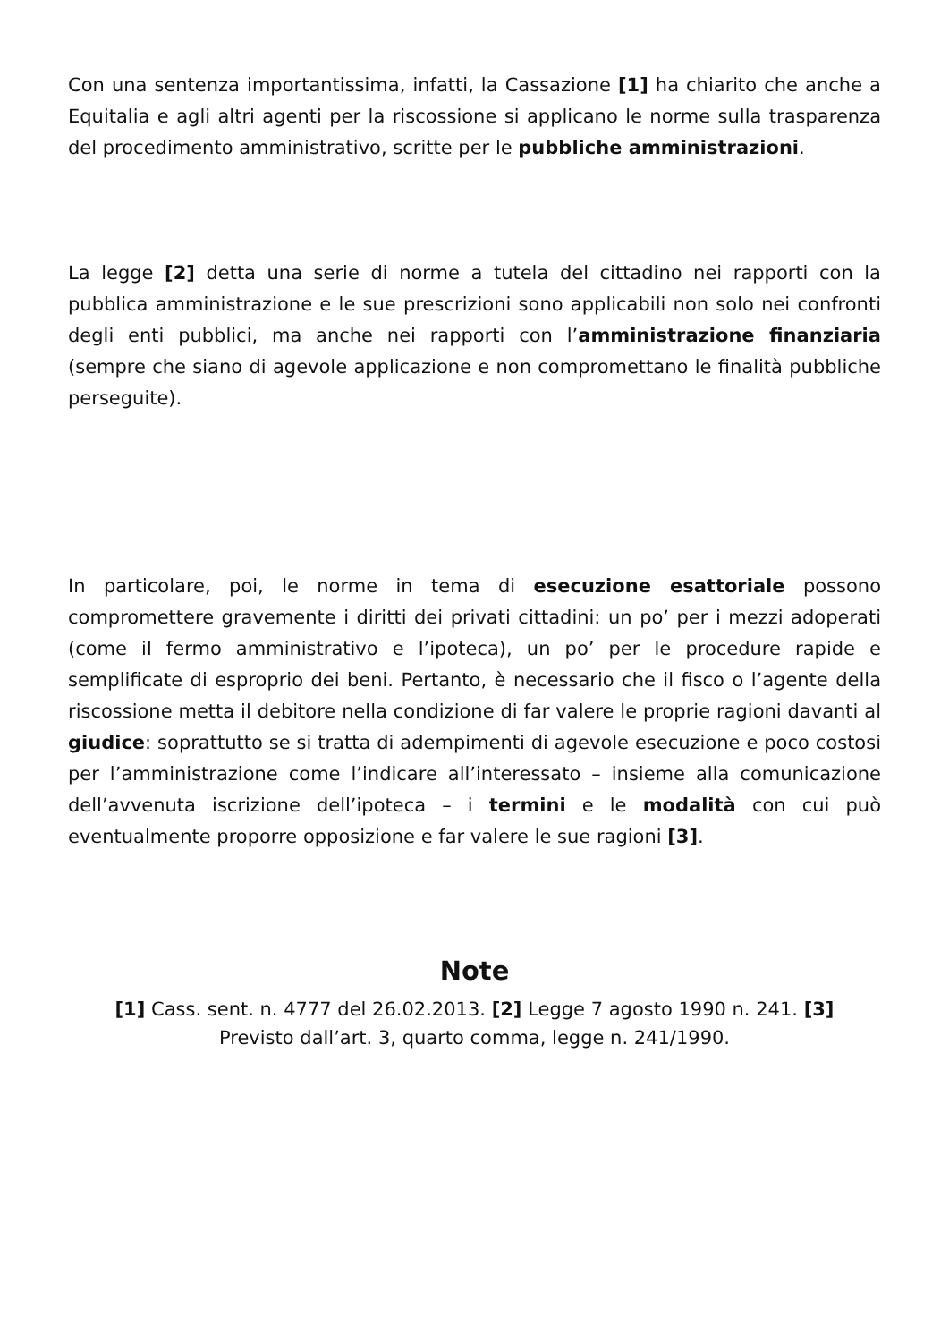Con una sentenza importantissima, infatti, la Cassazione [1] ha chiarito che anche a Equitalia e agli altri agenti per la riscossione si applicano le norme sulla trasparenza del procedimento amministrativo, scritte per le pubbliche amministrazioni.
La legge [2] detta una serie di norme a tutela del cittadino nei rapporti con la pubblica amministrazione e le sue prescrizioni sono applicabili non solo nei confronti degli enti pubblici, ma anche nei rapporti con l’amministrazione finanziaria (sempre che siano di agevole applicazione e non compromettano le finalità pubbliche perseguite).
In particolare, poi, le norme in tema di esecuzione esattoriale possono compromettere gravemente i diritti dei privati cittadini: un po’ per i mezzi adoperati (come il fermo amministrativo e l’ipoteca), un po’ per le procedure rapide e semplificate di esproprio dei beni. Pertanto, è necessario che il fisco o l’agente della riscossione metta il debitore nella condizione di far valere le proprie ragioni davanti al giudice: soprattutto se si tratta di adempimenti di agevole esecuzione e poco costosi per l’amministrazione come l’indicare all’interessato – insieme alla comunicazione dell’avvenuta iscrizione dell’ipoteca – i termini e le modalità con cui può eventualmente proporre opposizione e far valere le sue ragioni [3].
Note
[1] Cass. sent. n. 4777 del 26.02.2013. [2] Legge 7 agosto 1990 n. 241. [3] Previsto dall’art. 3, quarto comma, legge n. 241/1990.